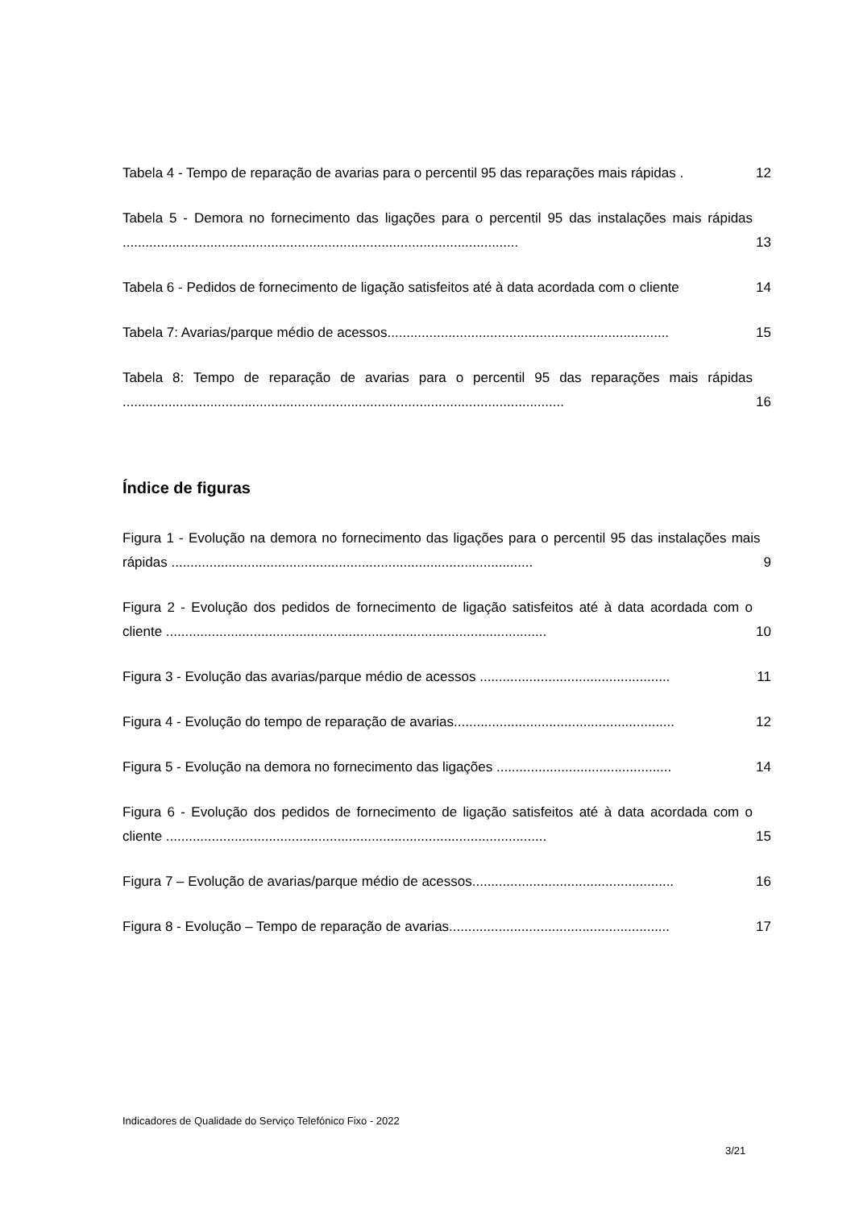Tabela 4 - Tempo de reparação de avarias para o percentil 95 das reparações mais rápidas . 12
Tabela 5 - Demora no fornecimento das ligações para o percentil 95 das instalações mais rápidas ........................................................................................................ 13
Tabela 6 - Pedidos de fornecimento de ligação satisfeitos até à data acordada com o cliente 14
Tabela 7: Avarias/parque médio de acessos.......................................................................... 15
Tabela 8: Tempo de reparação de avarias para o percentil 95 das reparações mais rápidas .................................................................................................................... 16
Índice de figuras
Figura 1 - Evolução na demora no fornecimento das ligações para o percentil 95 das instalações mais rápidas ............................................................................................... 9
Figura 2 - Evolução dos pedidos de fornecimento de ligação satisfeitos até à data acordada com o cliente .................................................................................................... 10
Figura 3 - Evolução das avarias/parque médio de acessos .................................................. 11
Figura 4 - Evolução do tempo de reparação de avarias.......................................................... 12
Figura 5 - Evolução na demora no fornecimento das ligações .............................................. 14
Figura 6 - Evolução dos pedidos de fornecimento de ligação satisfeitos até à data acordada com o cliente .................................................................................................... 15
Figura 7 – Evolução de avarias/parque médio de acessos..................................................... 16
Figura 8 - Evolução – Tempo de reparação de avarias.......................................................... 17
Indicadores de Qualidade do Serviço Telefónico Fixo - 2022
3/21